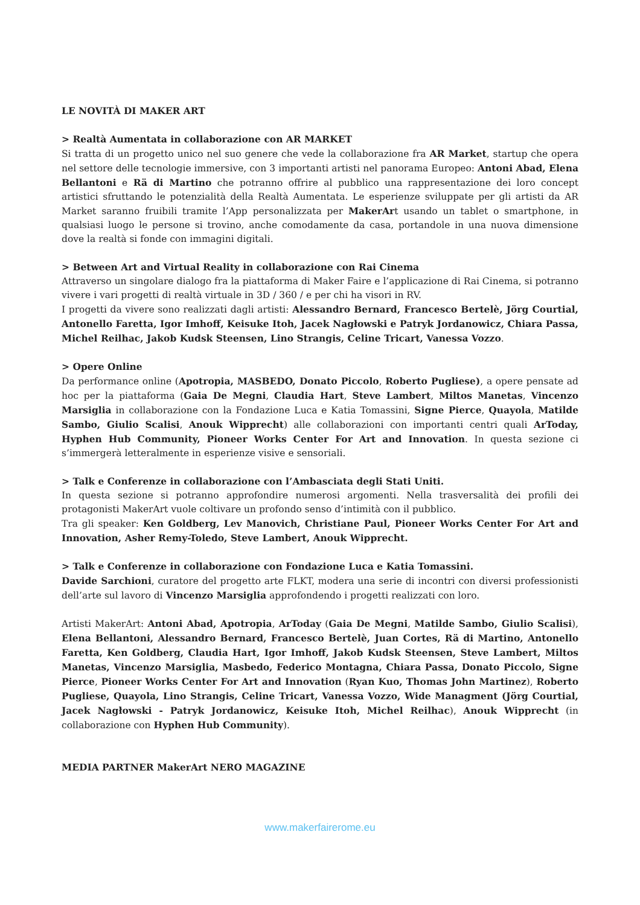LE NOVITÀ DI MAKER ART
> Realtà Aumentata in collaborazione con AR MARKET
Si tratta di un progetto unico nel suo genere che vede la collaborazione fra AR Market, startup che opera nel settore delle tecnologie immersive, con 3 importanti artisti nel panorama Europeo: Antoni Abad, Elena Bellantoni e Rä di Martino che potranno offrire al pubblico una rappresentazione dei loro concept artistici sfruttando le potenzialità della Realtà Aumentata. Le esperienze sviluppate per gli artisti da AR Market saranno fruibili tramite l’App personalizzata per MakerArt usando un tablet o smartphone, in qualsiasi luogo le persone si trovino, anche comodamente da casa, portandole in una nuova dimensione dove la realtà si fonde con immagini digitali.
> Between Art and Virtual Reality in collaborazione con Rai Cinema
Attraverso un singolare dialogo fra la piattaforma di Maker Faire e l’applicazione di Rai Cinema, si potranno vivere i vari progetti di realtà virtuale in 3D / 360 / e per chi ha visori in RV.
I progetti da vivere sono realizzati dagli artisti: Alessandro Bernard, Francesco Bertelè, Jörg Courtial, Antonello Faretta, Igor Imhoff, Keisuke Itoh, Jacek Nagłowski e Patryk Jordanowicz, Chiara Passa, Michel Reilhac, Jakob Kudsk Steensen, Lino Strangis, Celine Tricart, Vanessa Vozzo.
> Opere Online
Da performance online (Apotropia, MASBEDO, Donato Piccolo, Roberto Pugliese), a opere pensate ad hoc per la piattaforma (Gaia De Megni, Claudia Hart, Steve Lambert, Miltos Manetas, Vincenzo Marsiglia in collaborazione con la Fondazione Luca e Katia Tomassini, Signe Pierce, Quayola, Matilde Sambo, Giulio Scalisi, Anouk Wipprecht) alle collaborazioni con importanti centri quali ArToday, Hyphen Hub Community, Pioneer Works Center For Art and Innovation. In questa sezione ci s’immergerà letteralmente in esperienze visive e sensoriali.
> Talk e Conferenze in collaborazione con l’Ambasciata degli Stati Uniti.
In questa sezione si potranno approfondire numerosi argomenti. Nella trasversalità dei profili dei protagonisti MakerArt vuole coltivare un profondo senso d’intimità con il pubblico.
Tra gli speaker: Ken Goldberg, Lev Manovich, Christiane Paul, Pioneer Works Center For Art and Innovation, Asher Remy-Toledo, Steve Lambert, Anouk Wipprecht.
> Talk e Conferenze in collaborazione con Fondazione Luca e Katia Tomassini.
Davide Sarchioni, curatore del progetto arte FLKT, modera una serie di incontri con diversi professionisti dell’arte sul lavoro di Vincenzo Marsiglia approfondendo i progetti realizzati con loro.
Artisti MakerArt: Antoni Abad, Apotropia, ArToday (Gaia De Megni, Matilde Sambo, Giulio Scalisi), Elena Bellantoni, Alessandro Bernard, Francesco Bertelè, Juan Cortes, Rä di Martino, Antonello Faretta, Ken Goldberg, Claudia Hart, Igor Imhoff, Jakob Kudsk Steensen, Steve Lambert, Miltos Manetas, Vincenzo Marsiglia, Masbedo, Federico Montagna, Chiara Passa, Donato Piccolo, Signe Pierce, Pioneer Works Center For Art and Innovation (Ryan Kuo, Thomas John Martinez), Roberto Pugliese, Quayola, Lino Strangis, Celine Tricart, Vanessa Vozzo, Wide Managment (Jörg Courtial, Jacek Nagłowski - Patryk Jordanowicz, Keisuke Itoh, Michel Reilhac), Anouk Wipprecht (in collaborazione con Hyphen Hub Community).
MEDIA PARTNER MakerArt NERO MAGAZINE
www.makerfairerome.eu